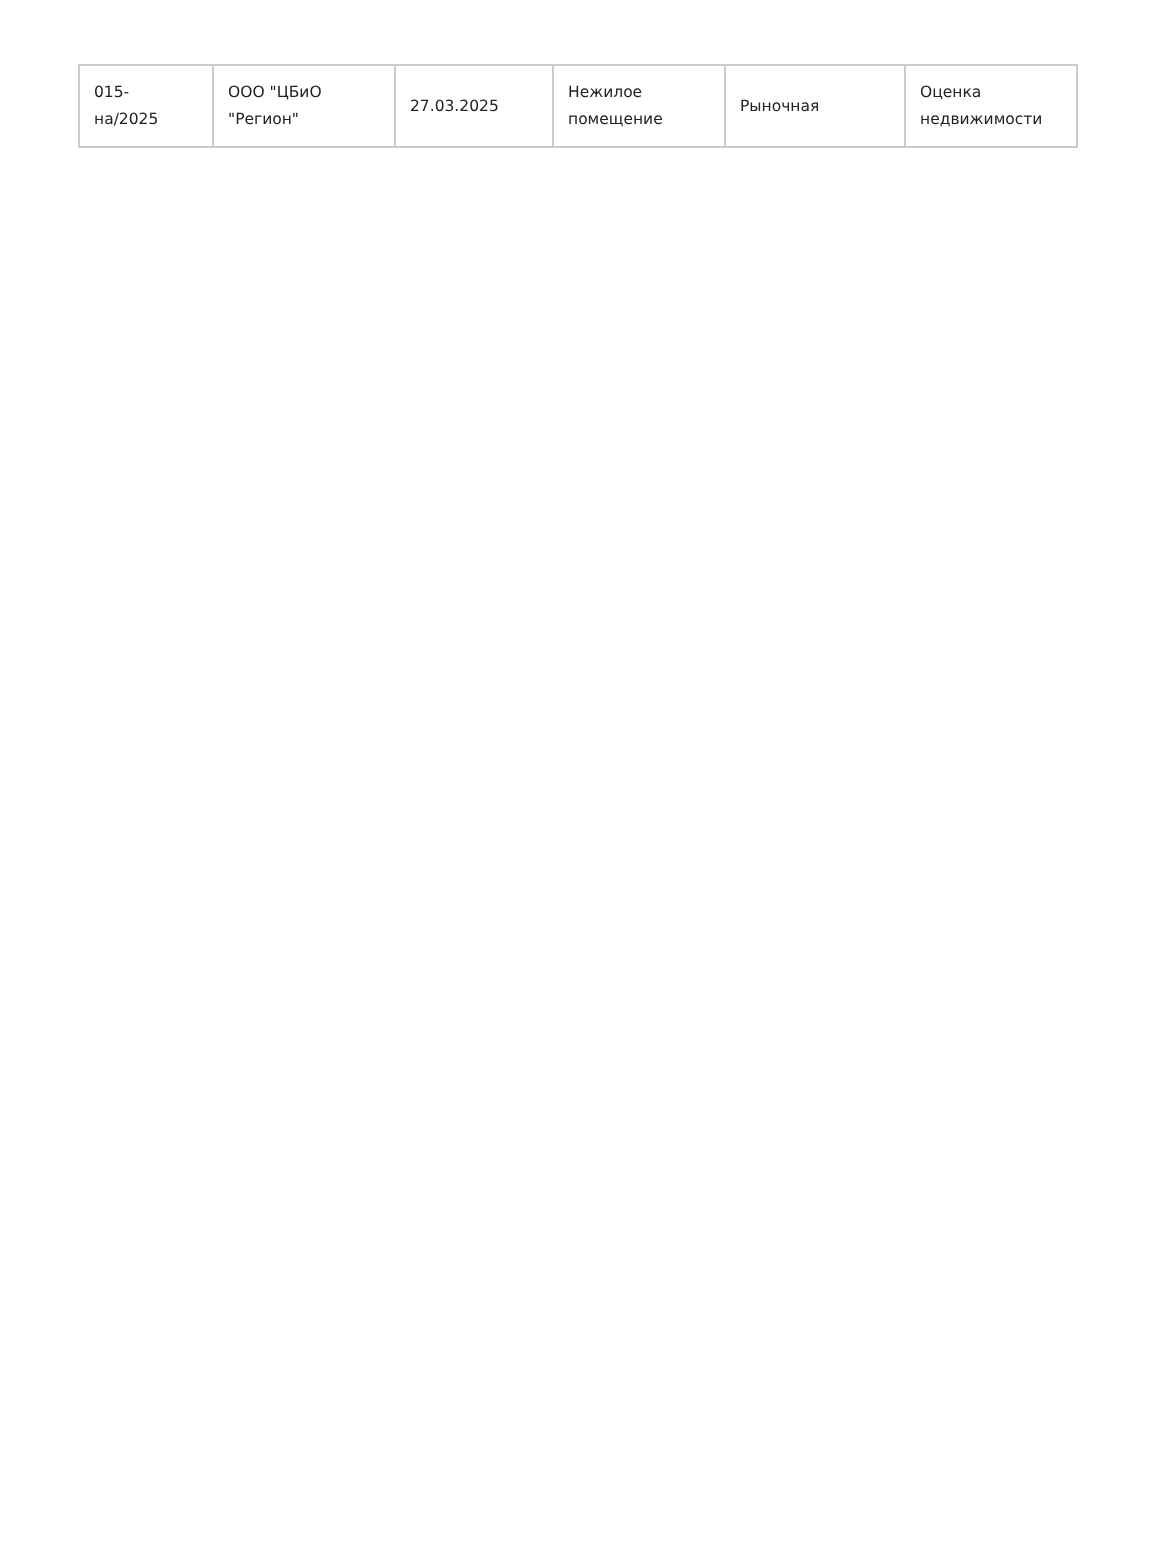| 015- на/2025 | ООО "ЦБиО "Регион" | 27.03.2025 | Нежилое помещение | Рыночная | Оценка недвижимости |